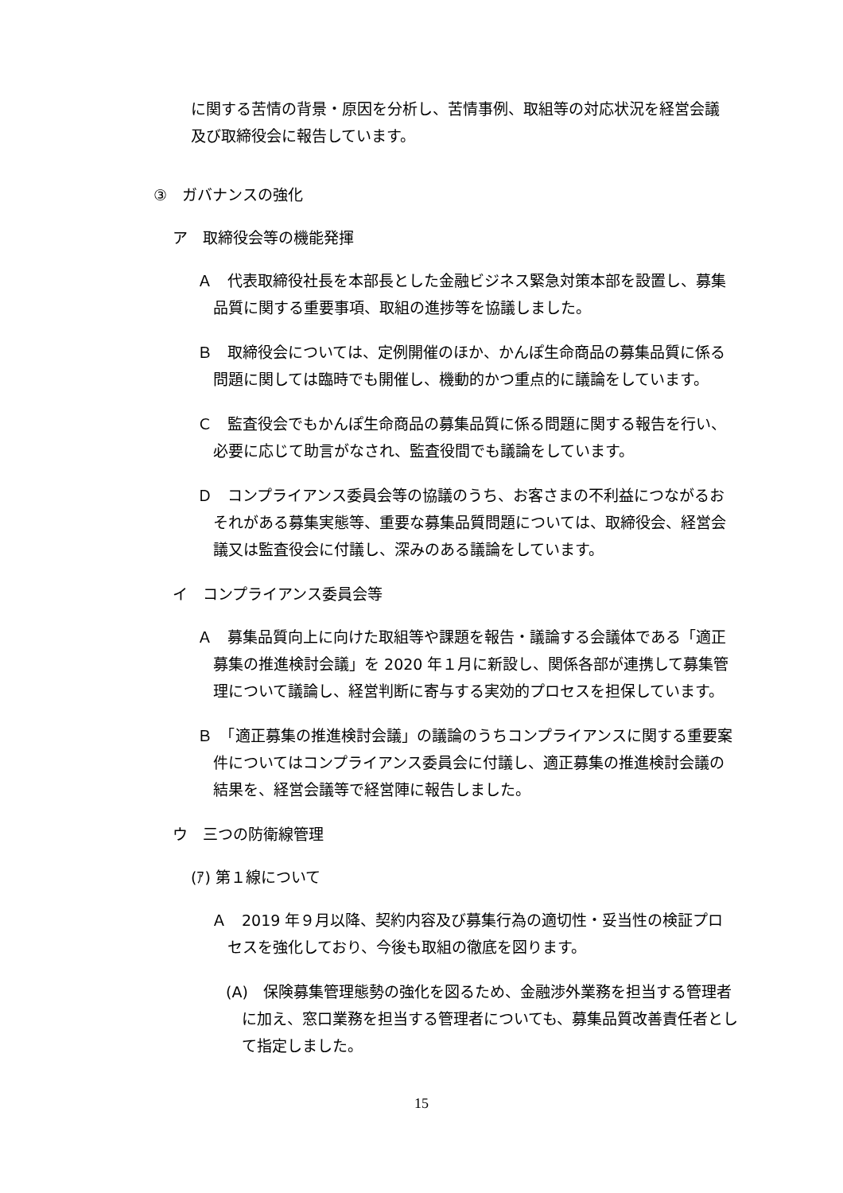に関する苦情の背景・原因を分析し、苦情事例、取組等の対応状況を経営会議及び取締役会に報告しています。
③　ガバナンスの強化
ア　取締役会等の機能発揮
Ａ　代表取締役社長を本部長とした金融ビジネス緊急対策本部を設置し、募集品質に関する重要事項、取組の進捗等を協議しました。
Ｂ　取締役会については、定例開催のほか、かんぽ生命商品の募集品質に係る問題に関しては臨時でも開催し、機動的かつ重点的に議論をしています。
Ｃ　監査役会でもかんぽ生命商品の募集品質に係る問題に関する報告を行い、必要に応じて助言がなされ、監査役間でも議論をしています。
Ｄ　コンプライアンス委員会等の協議のうち、お客さまの不利益につながるおそれがある募集実態等、重要な募集品質問題については、取締役会、経営会議又は監査役会に付議し、深みのある議論をしています。
イ　コンプライアンス委員会等
Ａ　募集品質向上に向けた取組等や課題を報告・議論する会議体である「適正募集の推進検討会議」を 2020 年１月に新設し、関係各部が連携して募集管理について議論し、経営判断に寄与する実効的プロセスを担保しています。
Ｂ　「適正募集の推進検討会議」の議論のうちコンプライアンスに関する重要案件についてはコンプライアンス委員会に付議し、適正募集の推進検討会議の結果を、経営会議等で経営陣に報告しました。
ウ　三つの防衛線管理
(ｱ) 第１線について
Ａ　2019 年９月以降、契約内容及び募集行為の適切性・妥当性の検証プロセスを強化しており、今後も取組の徹底を図ります。
(A)　保険募集管理態勢の強化を図るため、金融渉外業務を担当する管理者に加え、窓口業務を担当する管理者についても、募集品質改善責任者として指定しました。
15